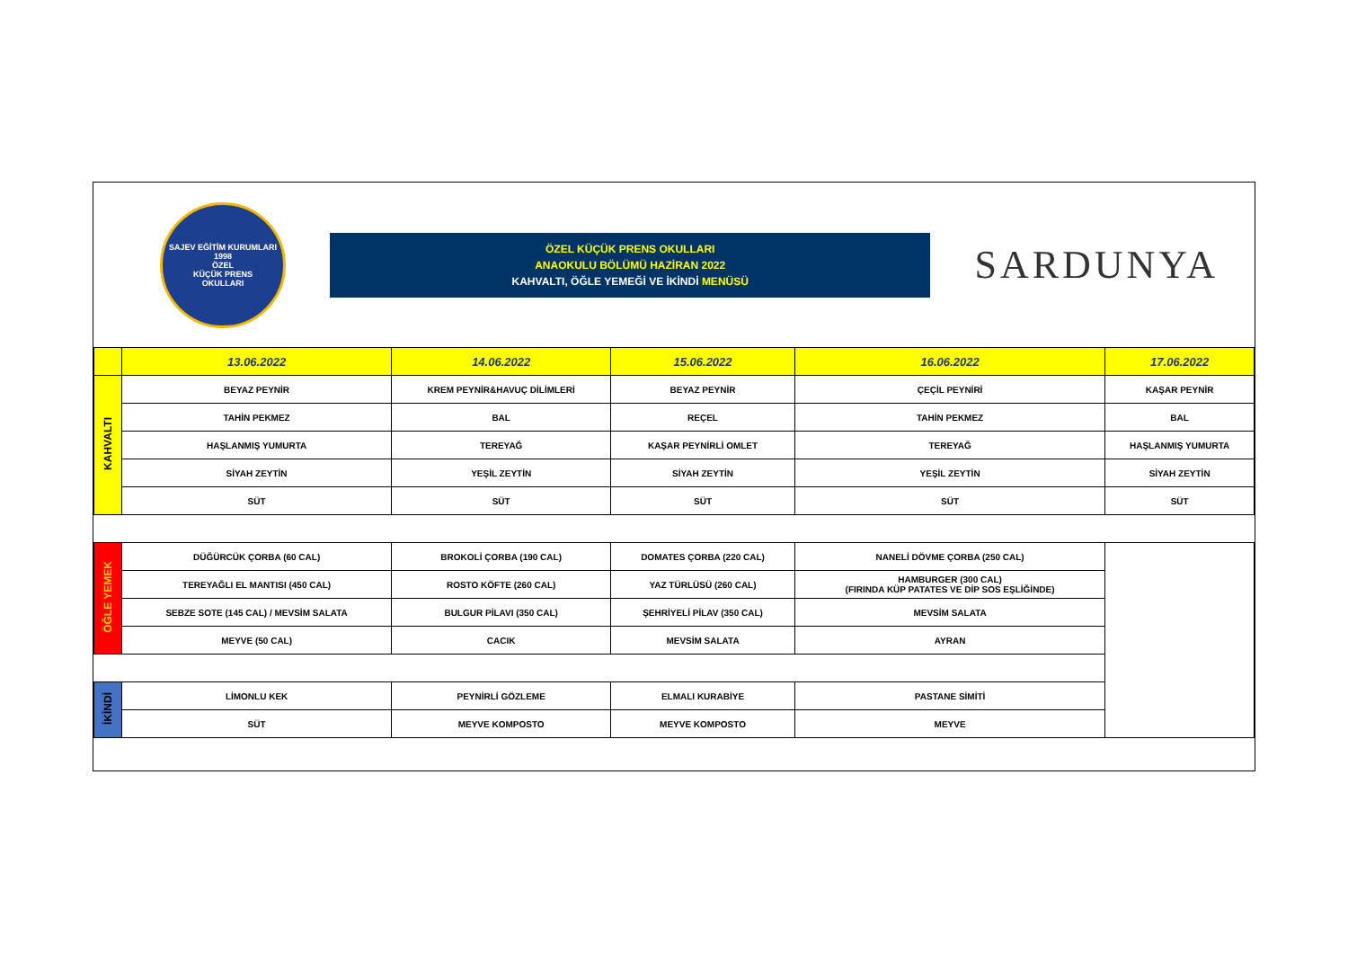SAJEV EĞİTİM KURUMLARI
1998
ÖZEL
KÜÇÜK PRENS
OKULLARI
ÖZEL KÜÇÜK PRENS OKULLARI
ANAOKULU BÖLÜMÜ HAZİRAN 2022
KAHVALTI, ÖĞLE YEMEĞİ VE İKİNDİ MENÜSÜ
SARDUNYA
| | 13.06.2022 | 14.06.2022 | 15.06.2022 | 16.06.2022 | 17.06.2022 |
| --- | --- | --- | --- | --- | --- |
| KAHVALTI | BEYAZ PEYNİR | KREM PEYNİR&HAVUÇ DİLİMLERİ | BEYAZ PEYNİR | ÇEÇİL PEYNİRİ | KAŞAR PEYNİR |
| | TAHİN PEKMEZ | BAL | REÇEL | TAHİN PEKMEZ | BAL |
| | HAŞLANMIŞ YUMURTA | TEREYAĞ | KAŞAR PEYNİRLİ OMLET | TEREYAĞ | HAŞLANMIŞ YUMURTA |
| | SİYAH ZEYTİN | YEŞİL ZEYTİN | SİYAH ZEYTİN | YEŞİL ZEYTİN | SİYAH ZEYTİN |
| | SÜT | SÜT | SÜT | SÜT | SÜT |
| ÖĞLE YEMEK | DÜĞÜRCÜK ÇORBA (60 CAL) | BROKOLİ ÇORBA (190 CAL) | DOMATES ÇORBA (220 CAL) | NANELİ DÖVME ÇORBA (250 CAL) | |
| | TEREYAĞLI EL MANTISI (450 CAL) | ROSTO KÖFTE (260 CAL) | YAZ TÜRLÜSÜ (260 CAL) | HAMBURGER (300 CAL) (FIRINDA KÜP PATATES VE DİP SOS EŞLİĞİNDE) | |
| | SEBZE SOTE (145 CAL) / MEVSİM SALATA | BULGUR PİLAVI (350 CAL) | ŞEHRİYELİ PİLAV (350 CAL) | MEVSİM SALATA | |
| | MEYVE (50 CAL) | CACIK | MEVSİM SALATA | AYRAN | |
| İKİNDİ | LİMONLU KEK | PEYNİRLİ GÖZLEME | ELMALI KURABİYE | PASTANE SİMİTİ | |
| | SÜT | MEYVE KOMPOSTO | MEYVE KOMPOSTO | MEYVE | |